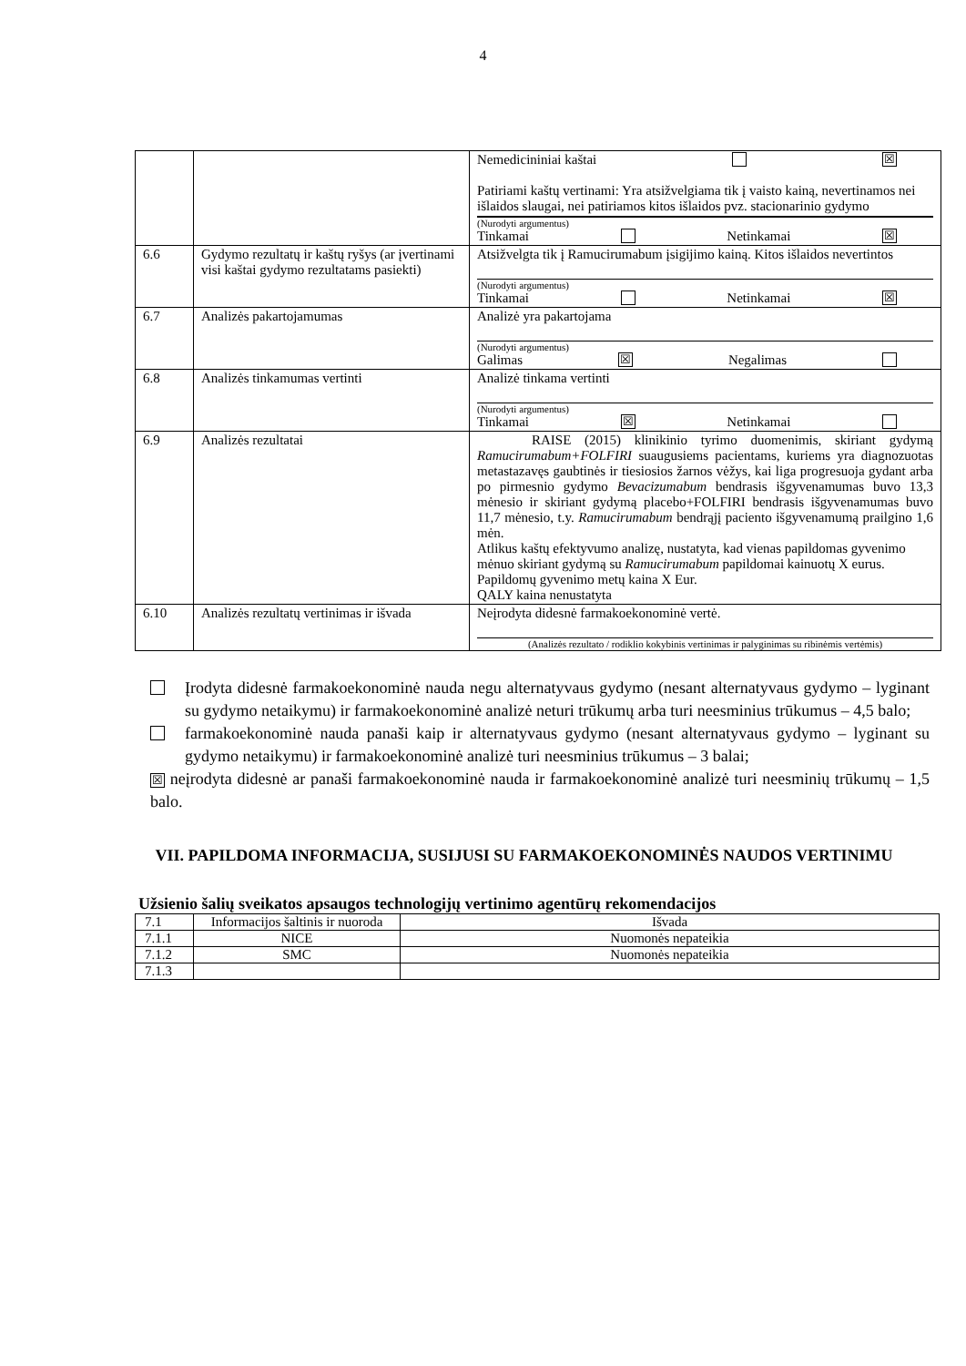4
| | | Nemedicininiai kaštai ☒ Patiriami kaštų vertinami: Yra atsižvelgiama tik į vaisto kainą, nevertinamos nei išlaidos slaugai, nei patiriamos kitos išlaidos pvz. stacionarinio gydymo (Nurodyti argumentus) Tinkamai Netinkamai ☒ |
| 6.6 | Gydymo rezultatų ir kaštų ryšys (ar įvertinami visi kaštai gydymo rezultatams pasiekti) | Atsižvelgta tik į Ramucirumabum įsigijimo kainą. Kitos išlaidos nevertintos (Nurodyti argumentus) Tinkamai Netinkamai ☒ |
| 6.7 | Analizės pakartojamumas | Analizė yra pakartojama (Nurodyti argumentus) Galimas ☒ Negalimas |
| 6.8 | Analizės tinkamumas vertinti | Analizė tinkama vertinti (Nurodyti argumentus) Tinkamai ☒ Netinkamai |
| 6.9 | Analizės rezultatai | RAISE (2015) klinikinio tyrimo duomenimis, skiriant gydymą Ramucirumabum+FOLFIRI suaugusiems pacientams, kuriems yra diagnozuotas metastazavęs gaubtinės ir tiesiosios žarnos vėžys, kai liga progresuoja gydant arba po pirmesnio gydymo Bevacizumabum bendrasis išgyvenamumas buvo 13,3 mėnesio ir skiriant gydymą placebo+FOLFIRI bendrasis išgyvenamumas buvo 11,7 mėnesio, t.y. Ramucirumabum bendrąjį paciento išgyvenamumą prailgino 1,6 mėn. Atlikus kaštų efektyvumo analizę, nustatyta, kad vienas papildomas gyvenimo mėnuo skiriant gydymą su Ramucirumabum papildomai kainuotų X eurus. Papildomų gyvenimo metų kaina X Eur. QALY kaina nenustatyta |
| 6.10 | Analizės rezultatų vertinimas ir išvada | Neįrodyta didesnė farmakoekonominė vertė. (Analizės rezultato / rodiklio kokybinis vertinimas ir palyginimas su ribinėmis vertėmis) |
Įrodyta didesnė farmakoekonominė nauda negu alternatyvaus gydymo (nesant alternatyvaus gydymo – lyginant su gydymo netaikymu) ir farmakoekonominė analizė neturi trūkumų arba turi neesminius trūkumus – 4,5 balo;
farmakoekonominė nauda panaši kaip ir alternatyvaus gydymo (nesant alternatyvaus gydymo – lyginant su gydymo netaikymu) ir farmakoekonominė analizė turi neesminius trūkumus – 3 balai;
☒ neįrodyta didesnė ar panaši farmakoekonominė nauda ir farmakoekonominė analizė turi neesminių trūkumų – 1,5 balo.
VII. PAPILDOMA INFORMACIJA, SUSIJUSI SU FARMAKOEKONOMINĖS NAUDOS VERTINIMU
Užsienio šalių sveikatos apsaugos technologijų vertinimo agentūrų rekomendacijos
| 7.1 | Informacijos šaltinis ir nuoroda | Išvada |
| 7.1.1 | NICE | Nuomonės nepateikia |
| 7.1.2 | SMC | Nuomonės nepateikia |
| 7.1.3 | | |